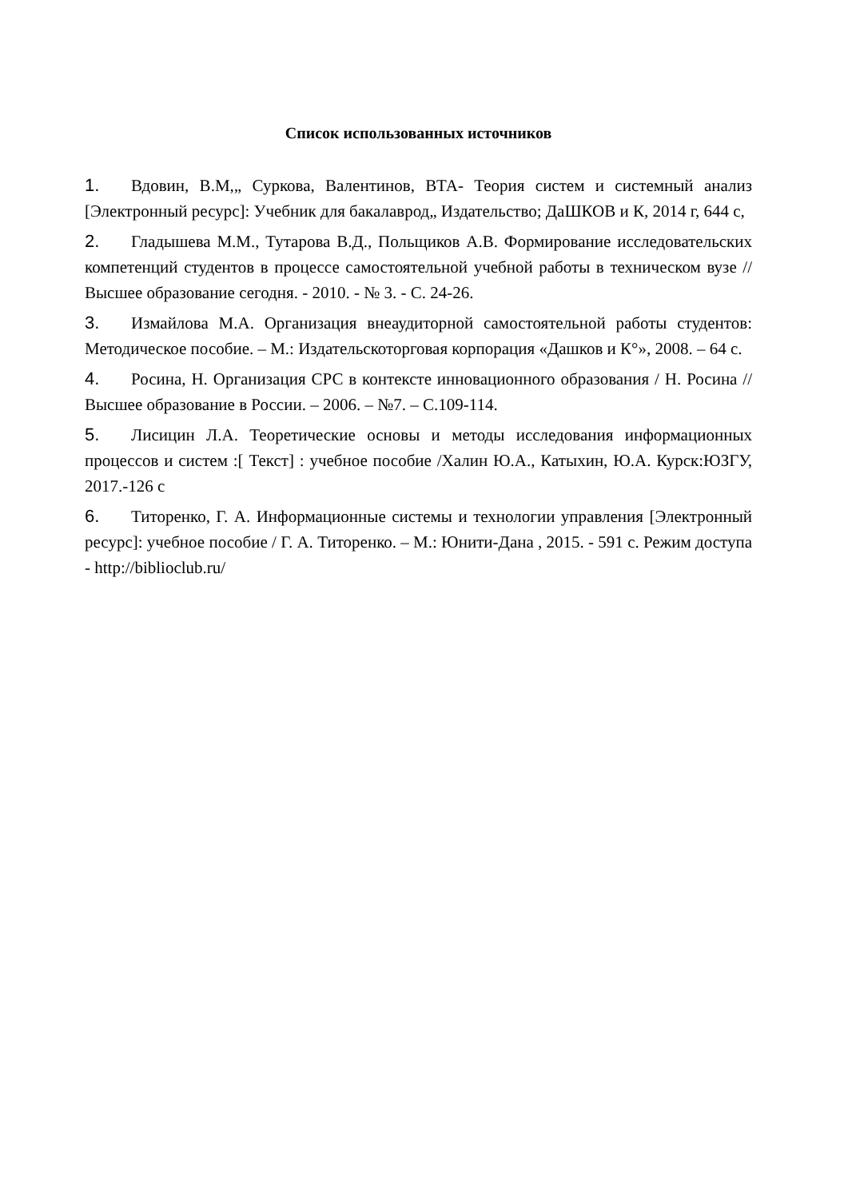Список использованных источников
1. Вдовин, В.М,„ Суркова, Валентинов, ВТА- Теория систем и системный анализ [Электронный ресурс]: Учебник для бакалаврод„ Издательство; ДаШКОВ и К, 2014 г, 644 с,
2. Гладышева М.М., Тутарова В.Д., Польщиков А.В. Формирование исследовательских компетенций студентов в процессе самостоятельной учебной работы в техническом вузе // Высшее образование сегодня. - 2010. - № 3. - С. 24-26.
3. Измайлова М.А. Организация внеаудиторной самостоятельной работы студентов: Методическое пособие. – М.: Издательскоторговая корпорация «Дашков и К°», 2008. – 64 с.
4. Росина, Н. Организация СРС в контексте инновационного образования / Н. Росина // Высшее образование в России. – 2006. – №7. – С.109-114.
5. Лисицин Л.А. Теоретические основы и методы исследования информационных процессов и систем :[ Текст] : учебное пособие /Халин Ю.А., Катыхин, Ю.А. Курск:ЮЗГУ, 2017.-126 с
6. Титоренко, Г. А. Информационные системы и технологии управления [Электронный ресурс]: учебное пособие / Г. А. Титоренко. – М.: Юнити-Дана , 2015. - 591 с. Режим доступа - http://biblioclub.ru/